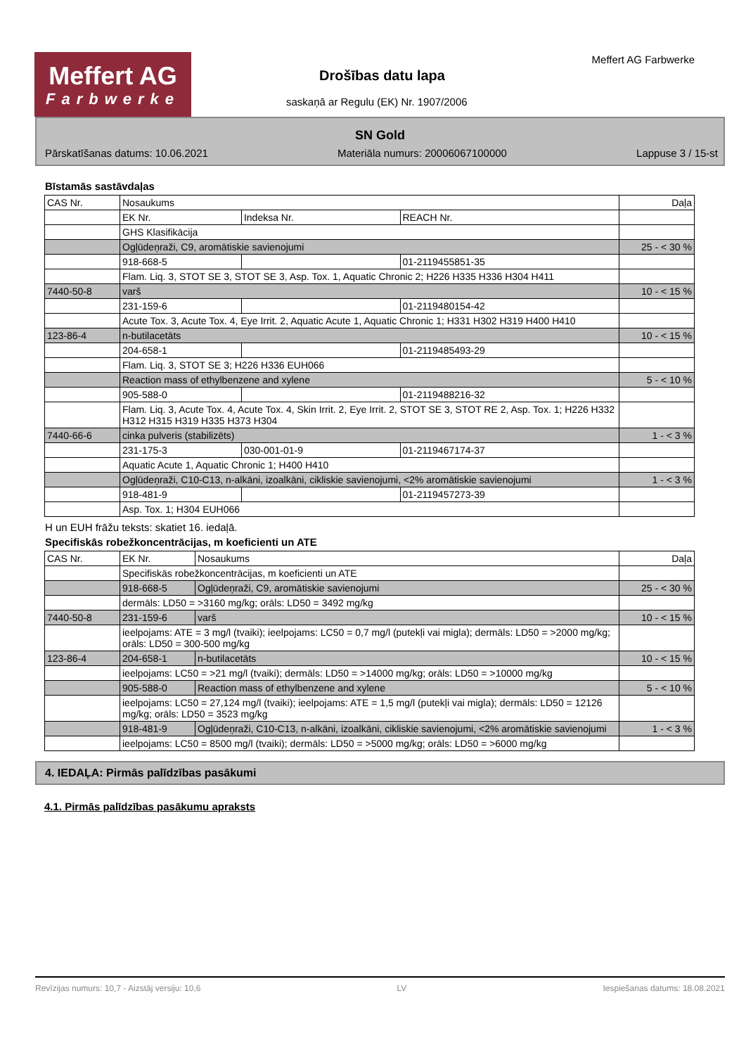Meffert AG
Farbwerke
Drošības datu lapa
saskaņā ar Regulu (EK) Nr. 1907/2006
Meffert AG Farbwerke
SN Gold
Pārskatīšanas datums: 10.06.2021 Materiāla numurs: 20006067100000 Lappuse 3 / 15-st
Bīstamās sastāvdaļas
| CAS Nr. | Nosaukums | | | Daļa |
| | EK Nr. | Indeksa Nr. | REACH Nr. | |
| | GHS Klasifikācija | | | |
| | Ogļūdeņraži, C9, aromātiskie savienojumi | | | 25 - < 30 % |
| | 918-668-5 | | 01-2119455851-35 | |
| | Flam. Liq. 3, STOT SE 3, STOT SE 3, Asp. Tox. 1, Aquatic Chronic 2; H226 H335 H336 H304 H411 | | | |
| 7440-50-8 | varš | | | 10 - < 15 % |
| | 231-159-6 | | 01-2119480154-42 | |
| | Acute Tox. 3, Acute Tox. 4, Eye Irrit. 2, Aquatic Acute 1, Aquatic Chronic 1; H331 H302 H319 H400 H410 | | | |
| 123-86-4 | n-butilacetāts | | | 10 - < 15 % |
| | 204-658-1 | | 01-2119485493-29 | |
| | Flam. Liq. 3, STOT SE 3; H226 H336 EUH066 | | | |
| | Reaction mass of ethylbenzene and xylene | | | 5 - < 10 % |
| | 905-588-0 | | 01-2119488216-32 | |
| | Flam. Liq. 3, Acute Tox. 4, Acute Tox. 4, Skin Irrit. 2, Eye Irrit. 2, STOT SE 3, STOT RE 2, Asp. Tox. 1; H226 H332 H312 H315 H319 H335 H373 H304 | | | |
| 7440-66-6 | cinka pulveris (stabilizēts) | | | 1 - < 3 % |
| | 231-175-3 | 030-001-01-9 | 01-2119467174-37 | |
| | Aquatic Acute 1, Aquatic Chronic 1; H400 H410 | | | |
| | Ogļūdeņraži, C10-C13, n-alkāni, izoalkāni, cikliskie savienojumi, <2% aromātiskie savienojumi | | | 1 - < 3 % |
| | 918-481-9 | | 01-2119457273-39 | |
| | Asp. Tox. 1; H304 EUH066 | | | |
H un EUH frāžu teksts: skatiet 16. iedaļā.
Specifiskās robežkoncentrācijas, m koeficienti un ATE
| CAS Nr. | EK Nr. | Nosaukums | Daļa |
| | Specifiskās robežkoncentrācijas, m koeficienti un ATE | | |
| | 918-668-5 | Ogļūdeņraži, C9, aromātiskie savienojumi | 25 - < 30 % |
| | dermāls: LD50 = >3160 mg/kg; orāls: LD50 = 3492 mg/kg | | |
| 7440-50-8 | 231-159-6 | varš | 10 - < 15 % |
| | ieelpojams: ATE = 3 mg/l (tvaiki); ieelpojams: LC50 = 0,7 mg/l (putekļi vai migla); dermāls: LD50 = >2000 mg/kg; orāls: LD50 = 300-500 mg/kg | | |
| 123-86-4 | 204-658-1 | n-butilacetāts | 10 - < 15 % |
| | ieelpojams: LC50 = >21 mg/l (tvaiki); dermāls: LD50 = >14000 mg/kg; orāls: LD50 = >10000 mg/kg | | |
| | 905-588-0 | Reaction mass of ethylbenzene and xylene | 5 - < 10 % |
| | ieelpojams: LC50 = 27,124 mg/l (tvaiki); ieelpojams: ATE = 1,5 mg/l (putekļi vai migla); dermāls: LD50 = 12126 mg/kg; orāls: LD50 = 3523 mg/kg | | |
| | 918-481-9 | Ogļūdeņraži, C10-C13, n-alkāni, izoalkāni, cikliskie savienojumi, <2% aromātiskie savienojumi | 1 - < 3 % |
| | ieelpojams: LC50 = 8500 mg/l (tvaiki); dermāls: LD50 = >5000 mg/kg; orāls: LD50 = >6000 mg/kg | | |
4. IEDAĻA: Pirmās palīdzības pasākumi
4.1. Pirmās palīdzības pasākumu apraksts
Revīzijas numurs: 10,7 - Aizstāj versiju: 10,6 LV Iespiešanas datums: 18.08.2021